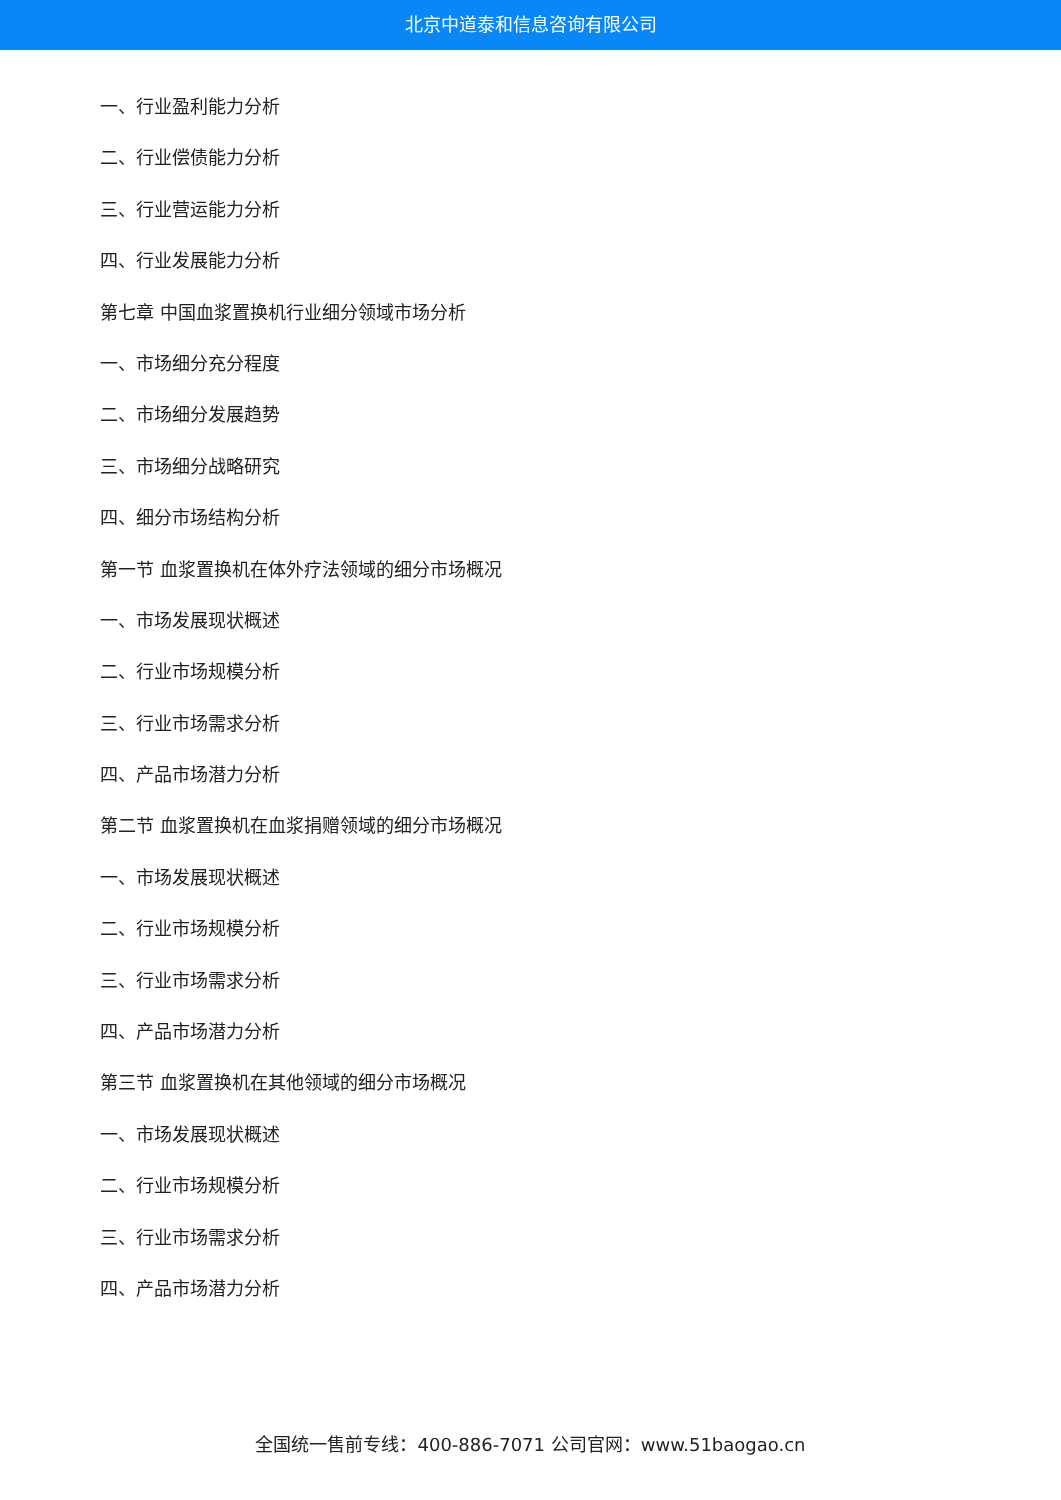北京中道泰和信息咨询有限公司
一、行业盈利能力分析
二、行业偿债能力分析
三、行业营运能力分析
四、行业发展能力分析
第七章 中国血浆置换机行业细分领域市场分析
一、市场细分充分程度
二、市场细分发展趋势
三、市场细分战略研究
四、细分市场结构分析
第一节 血浆置换机在体外疗法领域的细分市场概况
一、市场发展现状概述
二、行业市场规模分析
三、行业市场需求分析
四、产品市场潜力分析
第二节 血浆置换机在血浆捐赠领域的细分市场概况
一、市场发展现状概述
二、行业市场规模分析
三、行业市场需求分析
四、产品市场潜力分析
第三节 血浆置换机在其他领域的细分市场概况
一、市场发展现状概述
二、行业市场规模分析
三、行业市场需求分析
四、产品市场潜力分析
全国统一售前专线：400-886-7071 公司官网：www.51baogao.cn